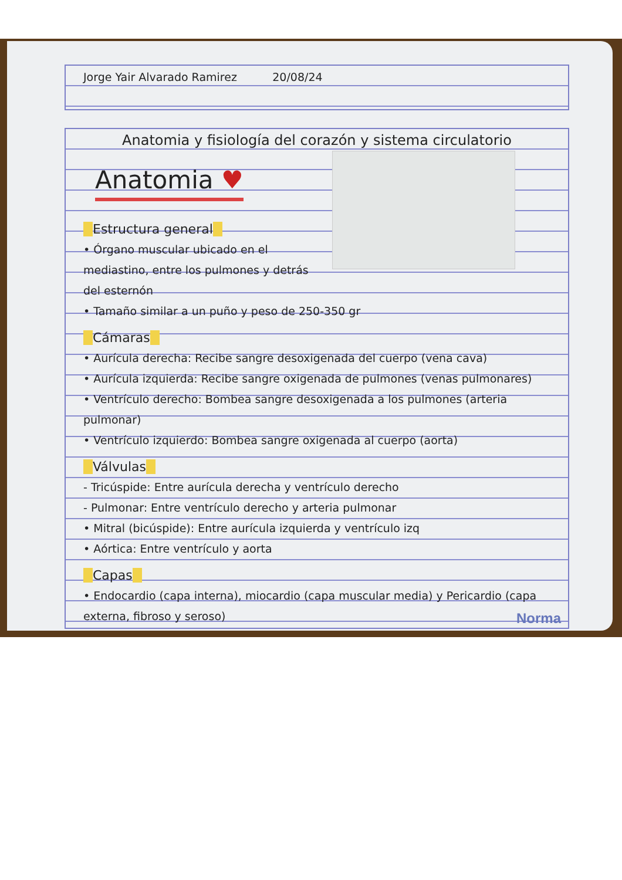Jorge Yair Alvarado Ramirez 20/08/24
Anatomia y fisiología del corazón y sistema circulatorio
Anatomia ♥
Estructura general
• Órgano muscular ubicado en el mediastino, entre los pulmones y detrás del esternón
• Tamaño similar a un puño y peso de 250-350 gr
Cámaras
• Aurícula derecha: Recibe sangre desoxigenada del cuerpo (vena cava)
• Aurícula izquierda: Recibe sangre oxigenada de pulmones (venas pulmonares)
• Ventrículo derecho: Bombea sangre desoxigenada a los pulmones (arteria pulmonar)
• Ventrículo izquierdo: Bombea sangre oxigenada al cuerpo (aorta)
Válvulas
- Tricúspide: Entre aurícula derecha y ventrículo derecho
- Pulmonar: Entre ventrículo derecho y arteria pulmonar
• Mitral (bicúspide): Entre aurícula izquierda y ventrículo izq
• Aórtica: Entre ventrículo y aorta
Capas
• Endocardio (capa interna), miocardio (capa muscular media) y Pericardio (capa externa, fibroso y seroso)
Norma